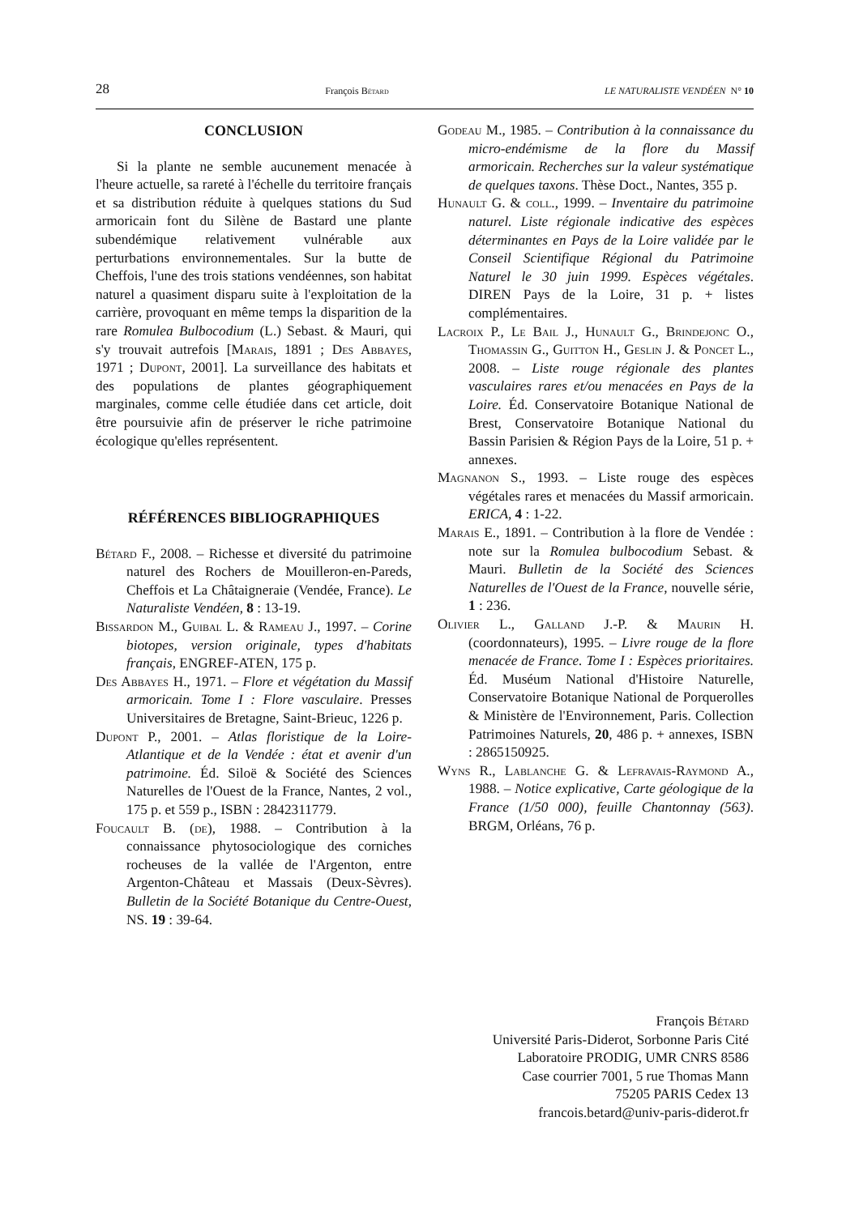28 François Bétard LE NATURALISTE VENDÉEN N° 10
CONCLUSION
Si la plante ne semble aucunement menacée à l'heure actuelle, sa rareté à l'échelle du territoire français et sa distribution réduite à quelques stations du Sud armoricain font du Silène de Bastard une plante subendémique relativement vulnérable aux perturbations environnementales. Sur la butte de Cheffois, l'une des trois stations vendéennes, son habitat naturel a quasiment disparu suite à l'exploitation de la carrière, provoquant en même temps la disparition de la rare Romulea Bulbocodium (L.) Sebast. & Mauri, qui s'y trouvait autrefois [Marais, 1891 ; Des Abbayes, 1971 ; Dupont, 2001]. La surveillance des habitats et des populations de plantes géographiquement marginales, comme celle étudiée dans cet article, doit être poursuivie afin de préserver le riche patrimoine écologique qu'elles représentent.
RÉFÉRENCES BIBLIOGRAPHIQUES
Bétard F., 2008. – Richesse et diversité du patrimoine naturel des Rochers de Mouilleron-en-Pareds, Cheffois et La Châtaigneraie (Vendée, France). Le Naturaliste Vendéen, 8 : 13-19.
Bissardon M., Guibal L. & Rameau J., 1997. – Corine biotopes, version originale, types d'habitats français, ENGREF-ATEN, 175 p.
Des Abbayes H., 1971. – Flore et végétation du Massif armoricain. Tome I : Flore vasculaire. Presses Universitaires de Bretagne, Saint-Brieuc, 1226 p.
Dupont P., 2001. – Atlas floristique de la Loire-Atlantique et de la Vendée : état et avenir d'un patrimoine. Éd. Siloë & Société des Sciences Naturelles de l'Ouest de la France, Nantes, 2 vol., 175 p. et 559 p., ISBN : 2842311779.
Foucault B. (de), 1988. – Contribution à la connaissance phytosociologique des corniches rocheuses de la vallée de l'Argenton, entre Argenton-Château et Massais (Deux-Sèvres). Bulletin de la Société Botanique du Centre-Ouest, NS. 19 : 39-64.
Godeau M., 1985. – Contribution à la connaissance du micro-endémisme de la flore du Massif armoricain. Recherches sur la valeur systématique de quelques taxons. Thèse Doct., Nantes, 355 p.
Hunault G. & coll., 1999. – Inventaire du patrimoine naturel. Liste régionale indicative des espèces déterminantes en Pays de la Loire validée par le Conseil Scientifique Régional du Patrimoine Naturel le 30 juin 1999. Espèces végétales. DIREN Pays de la Loire, 31 p. + listes complémentaires.
Lacroix P., Le Bail J., Hunault G., Brindejonc O., Thomassin G., Guitton H., Geslin J. & Poncet L., 2008. – Liste rouge régionale des plantes vasculaires rares et/ou menacées en Pays de la Loire. Éd. Conservatoire Botanique National de Brest, Conservatoire Botanique National du Bassin Parisien & Région Pays de la Loire, 51 p. + annexes.
Magnanon S., 1993. – Liste rouge des espèces végétales rares et menacées du Massif armoricain. ERICA, 4 : 1-22.
Marais E., 1891. – Contribution à la flore de Vendée : note sur la Romulea bulbocodium Sebast. & Mauri. Bulletin de la Société des Sciences Naturelles de l'Ouest de la France, nouvelle série, 1 : 236.
Olivier L., Galland J.-P. & Maurin H. (coordonnateurs), 1995. – Livre rouge de la flore menacée de France. Tome I : Espèces prioritaires. Éd. Muséum National d'Histoire Naturelle, Conservatoire Botanique National de Porquerolles & Ministère de l'Environnement, Paris. Collection Patrimoines Naturels, 20, 486 p. + annexes, ISBN : 2865150925.
Wyns R., Lablanche G. & Lefravais-Raymond A., 1988. – Notice explicative, Carte géologique de la France (1/50 000), feuille Chantonnay (563). BRGM, Orléans, 76 p.
François Bétard
Université Paris-Diderot, Sorbonne Paris Cité
Laboratoire PRODIG, UMR CNRS 8586
Case courrier 7001, 5 rue Thomas Mann
75205 PARIS Cedex 13
francois.betard@univ-paris-diderot.fr